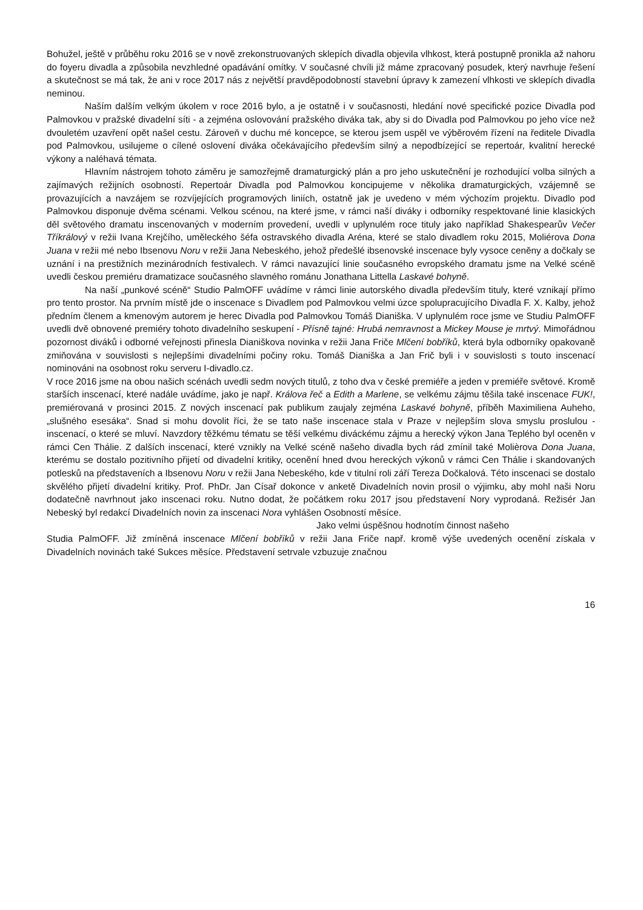Bohužel, ještě v průběhu roku 2016 se v nově zrekonstruovaných sklepích divadla objevila vlhkost, která postupně pronikla až nahoru do foyeru divadla a způsobila nevzhledné opadávání omítky. V současné chvíli již máme zpracovaný posudek, který navrhuje řešení a skutečnost se má tak, že ani v roce 2017 nás z největší pravděpodobností stavební úpravy k zamezení vlhkosti ve sklepích divadla neminou.
Naším dalším velkým úkolem v roce 2016 bylo, a je ostatně i v současnosti, hledání nové specifické pozice Divadla pod Palmovkou v pražské divadelní síti - a zejména oslovování pražského diváka tak, aby si do Divadla pod Palmovkou po jeho více než dvouletém uzavření opět našel cestu. Zároveň v duchu mé koncepce, se kterou jsem uspěl ve výběrovém řízení na ředitele Divadla pod Palmovkou, usilujeme o cílené oslovení diváka očekávajícího především silný a nepodbízející se repertoár, kvalitní herecké výkony a naléhavá témata.
Hlavním nástrojem tohoto záměru je samozřejmě dramaturgický plán a pro jeho uskutečnění je rozhodující volba silných a zajímavých režijních osobností. Repertoár Divadla pod Palmovkou koncipujeme v několika dramaturgických, vzájemně se provazujících a navzájem se rozvíjejících programových liniích, ostatně jak je uvedeno v mém výchozím projektu. Divadlo pod Palmovkou disponuje dvěma scénami. Velkou scénou, na které jsme, v rámci naší diváky i odborníky respektované linie klasických děl světového dramatu inscenovaných v moderním provedení, uvedli v uplynulém roce tituly jako například Shakespearův Večer Tříkrálový v režii Ivana Krejčího, uměleckého šéfa ostravského divadla Aréna, které se stalo divadlem roku 2015, Moliérova Dona Juana v režii mé nebo Ibsenovu Noru v režii Jana Nebeského, jehož předešlé ibsenovské inscenace byly vysoce ceněny a dočkaly se uznání i na prestižních mezinárodních festivalech. V rámci navazující linie současného evropského dramatu jsme na Velké scéně uvedli českou premiéru dramatizace současného slavného románu Jonathana Littella Laskavé bohyně.
Na naší „punkové scéně“ Studio PalmOFF uvádíme v rámci linie autorského divadla především tituly, které vznikají přímo pro tento prostor. Na prvním místě jde o inscenace s Divadlem pod Palmovkou velmi úzce spolupracujícího Divadla F. X. Kalby, jehož předním členem a kmenovým autorem je herec Divadla pod Palmovkou Tomáš Dianiška. V uplynulém roce jsme ve Studiu PalmOFF uvedli dvě obnovené premiéry tohoto divadelního seskupení - Přísně tajné: Hrubá nemravnost a Mickey Mouse je mrtvý. Mimořádnou pozornost diváků i odborné veřejnosti přinesla Dianiškova novinka v režii Jana Friče Mlčení bobříků, která byla odborníky opakovaně zmiňována v souvislosti s nejlepšími divadelními počiny roku. Tomáš Dianiška a Jan Frič byli i v souvislosti s touto inscenací nominováni na osobnost roku serveru I-divadlo.cz.
V roce 2016 jsme na obou našich scénách uvedli sedm nových titulů, z toho dva v české premiéře a jeden v premiéře světové. Kromě starších inscenací, které nadále uvádíme, jako je např. Králova řeč a Edith a Marlene, se velkému zájmu těšila také inscenace FUK!, premiérovaná v prosinci 2015. Z nových inscenací pak publikum zaujaly zejména Laskavé bohyně, příběh Maximiliena Auheho, „slušného esesáka“. Snad si mohu dovolit říci, že se tato naše inscenace stala v Praze v nejlepším slova smyslu proslulou - inscenací, o které se mluví. Navzdory těžkému tématu se těší velkému diváckému zájmu a herecký výkon Jana Teplého byl oceněn v rámci Cen Thálie. Z dalších inscenací, které vznikly na Velké scéně našeho divadla bych rád zmínil také Molièrova Dona Juana, kterému se dostalo pozitivního přijetí od divadelní kritiky, ocenění hned dvou hereckých výkonů v rámci Cen Thálie i skandovaných potlesků na představeních a Ibsenovu Noru v režii Jana Nebeského, kde v titulní roli září Tereza Dočkalová. Této inscenaci se dostalo skvělého přijetí divadelní kritiky. Prof. PhDr. Jan Císař dokonce v anketě Divadelních novin prosil o výjimku, aby mohl naši Noru dodatečně navrhnout jako inscenaci roku. Nutno dodat, že počátkem roku 2017 jsou představení Nory vyprodaná. Režisér Jan Nebeský byl redakcí Divadelních novin za inscenaci Nora vyhlášen Osobností měsíce.
Jako velmi úspěšnou hodnotím činnost našeho
Studia PalmOFF. Již zmíněná inscenace Mlčení bobříků v režii Jana Friče např. kromě výše uvedených ocenění získala v Divadelních novinách také Sukces měsíce. Představení setrvale vzbuzuje značnou
16